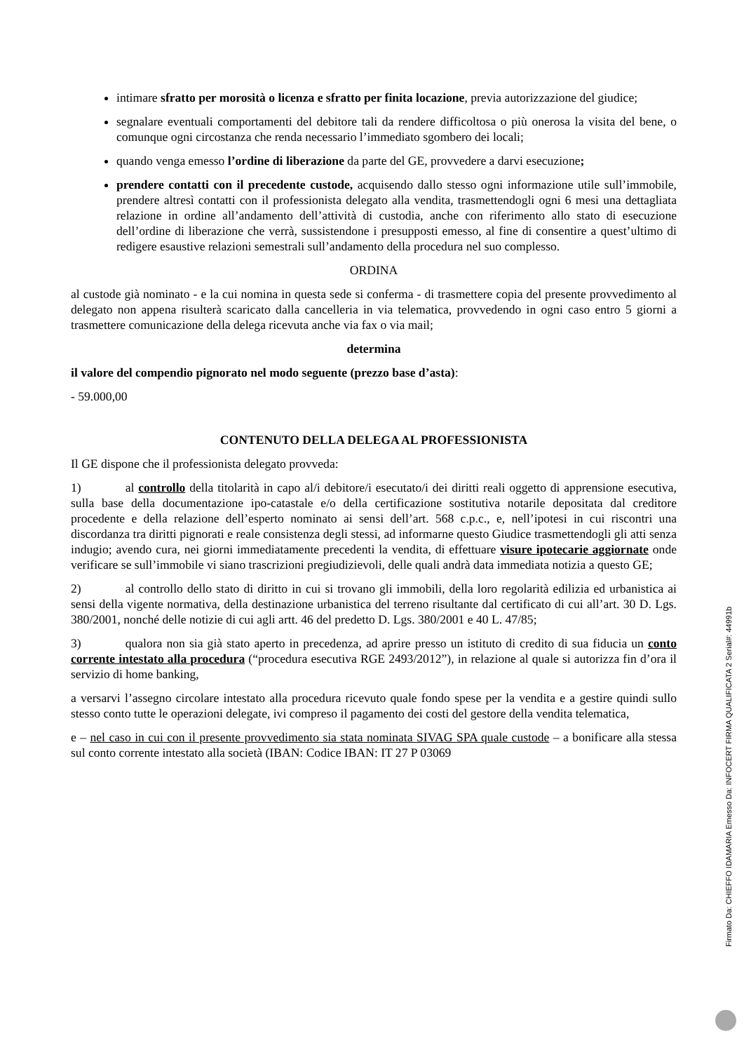intimare sfratto per morosità o licenza e sfratto per finita locazione, previa autorizzazione del giudice;
segnalare eventuali comportamenti del debitore tali da rendere difficoltosa o più onerosa la visita del bene, o comunque ogni circostanza che renda necessario l’immediato sgombero dei locali;
quando venga emesso l’ordine di liberazione da parte del GE, provvedere a darvi esecuzione;
prendere contatti con il precedente custode, acquisendo dallo stesso ogni informazione utile sull’immobile, prendere altresì contatti con il professionista delegato alla vendita, trasmettendogli ogni 6 mesi una dettagliata relazione in ordine all’andamento dell’attività di custodia, anche con riferimento allo stato di esecuzione dell’ordine di liberazione che verrà, sussistendone i presupposti emesso, al fine di consentire a quest’ultimo di redigere esaustive relazioni semestrali sull’andamento della procedura nel suo complesso.
ORDINA
al custode già nominato - e la cui nomina in questa sede si conferma - di trasmettere copia del presente provvedimento al delegato non appena risulterà scaricato dalla cancelleria in via telematica, provvedendo in ogni caso entro 5 giorni a trasmettere comunicazione della delega ricevuta anche via fax o via mail;
determina
il valore del compendio pignorato nel modo seguente (prezzo base d’asta):
- 59.000,00
CONTENUTO DELLA DELEGA AL PROFESSIONISTA
Il GE dispone che il professionista delegato provveda:
1) al controllo della titolarità in capo al/i debitore/i esecutato/i dei diritti reali oggetto di apprensione esecutiva, sulla base della documentazione ipo-catastale e/o della certificazione sostitutiva notarile depositata dal creditore procedente e della relazione dell’esperto nominato ai sensi dell’art. 568 c.p.c., e, nell’ipotesi in cui riscontri una discordanza tra diritti pignorati e reale consistenza degli stessi, ad informarne questo Giudice trasmettendogli gli atti senza indugio; avendo cura, nei giorni immediatamente precedenti la vendita, di effettuare visure ipotecarie aggiornate onde verificare se sull’immobile vi siano trascrizioni pregiudizievoli, delle quali andrà data immediata notizia a questo GE;
2) al controllo dello stato di diritto in cui si trovano gli immobili, della loro regolarità edilizia ed urbanistica ai sensi della vigente normativa, della destinazione urbanistica del terreno risultante dal certificato di cui all’art. 30 D. Lgs. 380/2001, nonché delle notizie di cui agli artt. 46 del predetto D. Lgs. 380/2001 e 40 L. 47/85;
3) qualora non sia già stato aperto in precedenza, ad aprire presso un istituto di credito di sua fiducia un conto corrente intestato alla procedura (“procedura esecutiva RGE 2493/2012”), in relazione al quale si autorizza fin d’ora il servizio di home banking,
a versarvi l’assegno circolare intestato alla procedura ricevuto quale fondo spese per la vendita e a gestire quindi sullo stesso conto tutte le operazioni delegate, ivi compreso il pagamento dei costi del gestore della vendita telematica,
e – nel caso in cui con il presente provvedimento sia stata nominata SIVAG SPA quale custode – a bonificare alla stessa sul conto corrente intestato alla società (IBAN: Codice IBAN: IT 27 P 03069
Firmato Da: CHIEFFO IDAMARIA Emesso Da: INFOCERT FIRMA QUALIFICATA 2 Serial#: 44991b